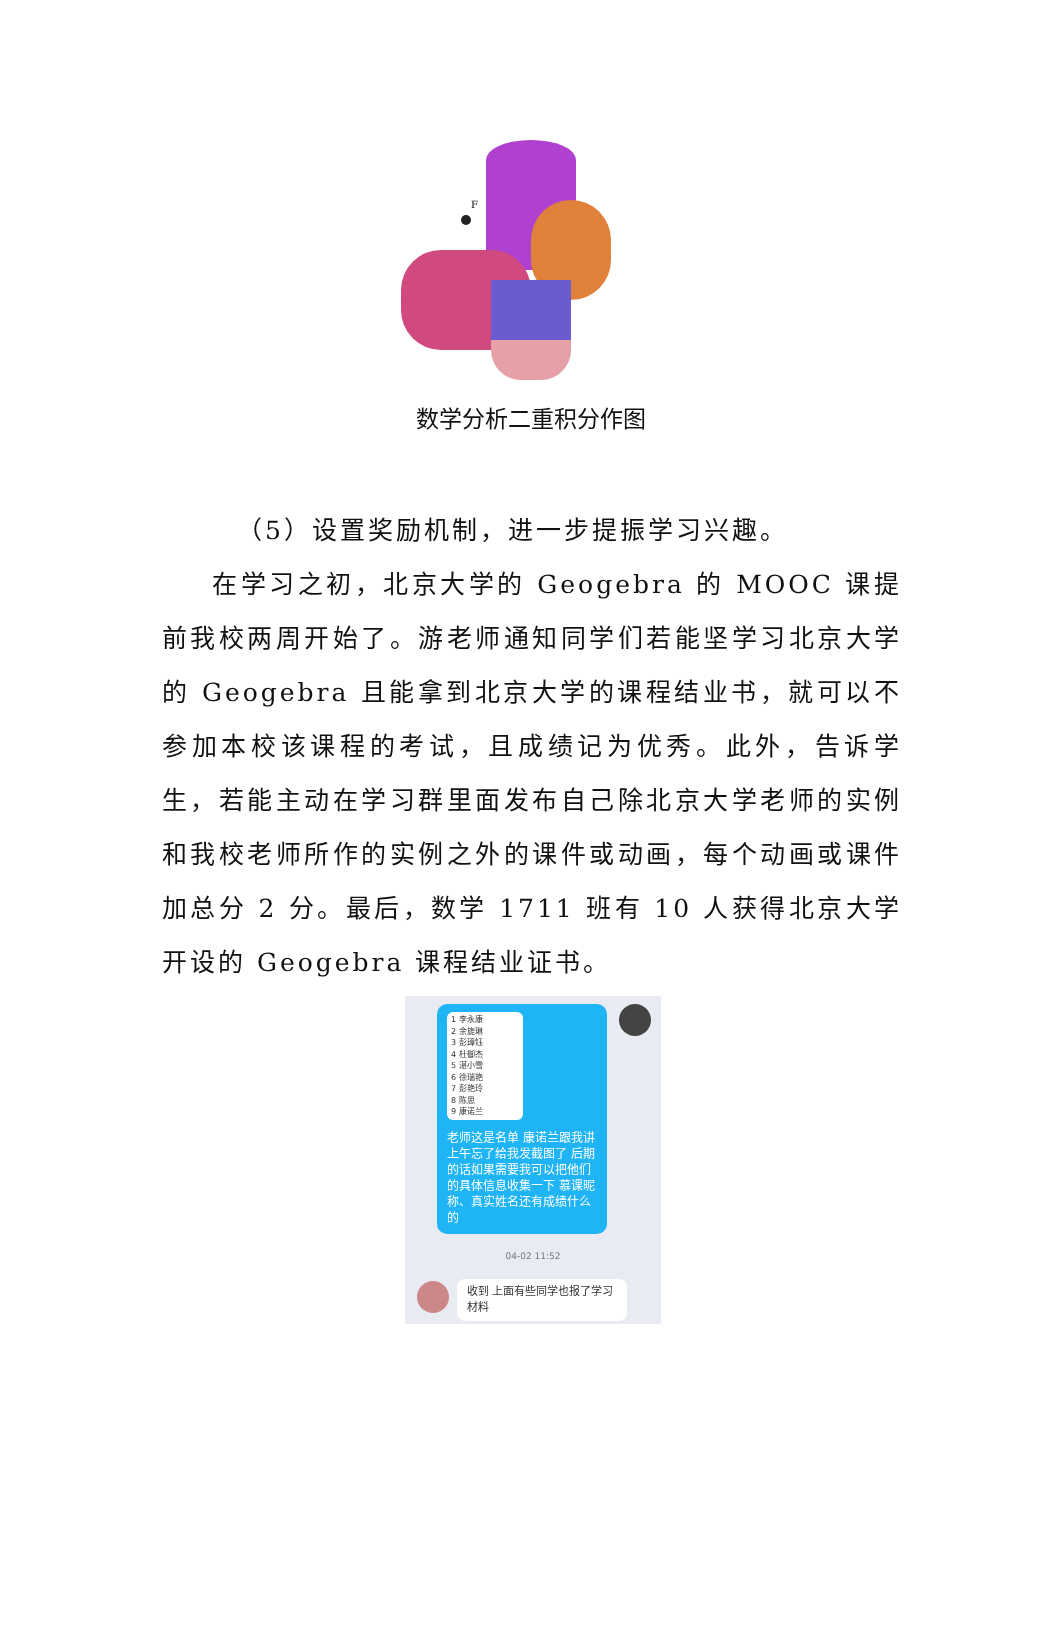F
数学分析二重积分作图
（5）设置奖励机制，进一步提振学习兴趣。
在学习之初，北京大学的 Geogebra 的 MOOC 课提前我校两周开始了。游老师通知同学们若能坚学习北京大学的 Geogebra 且能拿到北京大学的课程结业书，就可以不参加本校该课程的考试，且成绩记为优秀。此外，告诉学生，若能主动在学习群里面发布自己除北京大学老师的实例和我校老师所作的实例之外的课件或动画，每个动画或课件加总分 2 分。最后，数学 1711 班有 10 人获得北京大学开设的 Geogebra 课程结业证书。
1 李永康
2 余旎琳
3 彭璋钰
4 杜御杰
5 湛小雪
6 徐瑞艳
7 彭艳玲
8 陈思
9 康诺兰
老师这是名单 康诺兰跟我讲上午忘了给我发截图了 后期的话如果需要我可以把他们的具体信息收集一下 慕课昵称、真实姓名还有成绩什么的
04-02 11:52
收到 上面有些同学也报了学习材料